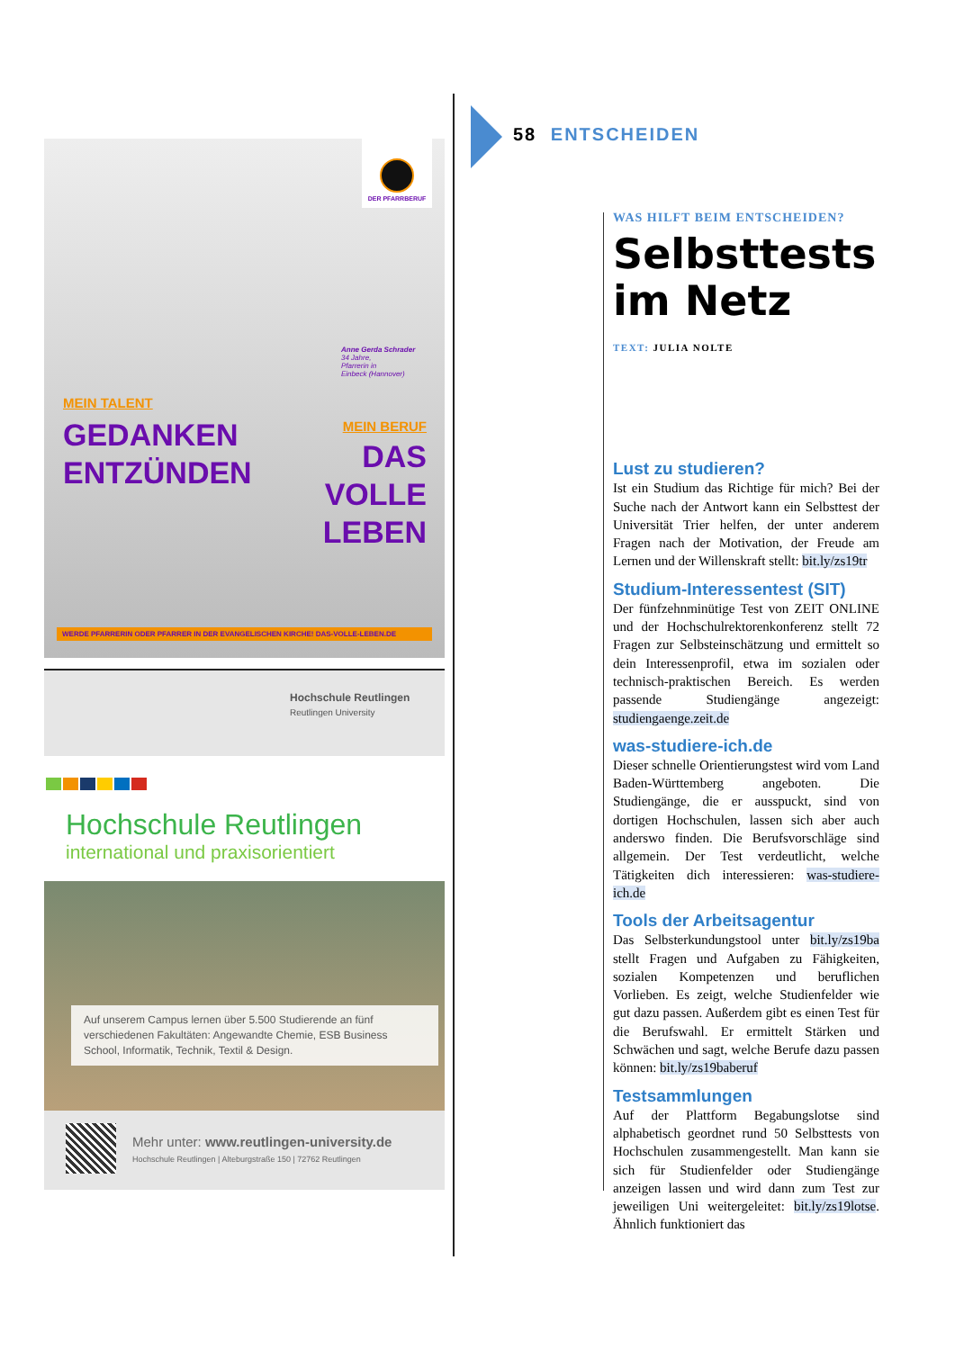DER PFARRBERUF
Anne Gerda Schrader
34 Jahre,
Pfarrerin in
Einbeck (Hannover)
MEIN TALENT
GEDANKEN
ENTZÜNDEN
MEIN BERUF
DAS
VOLLE
LEBEN
WERDE PFARRERIN ODER PFARRER IN DER EVANGELISCHEN KIRCHE! DAS-VOLLE-LEBEN.DE
Hochschule Reutlingen
Reutlingen University
Hochschule Reutlingen
international und praxisorientiert
Auf unserem Campus lernen über 5.500 Studierende an fünf verschiedenen Fakultäten: Angewandte Chemie, ESB Business School, Informatik, Technik, Textil & Design.
Mehr unter: www.reutlingen-university.de
Hochschule Reutlingen | Alteburgstraße 150 | 72762 Reutlingen
58 ENTSCHEIDEN
WAS HILFT BEIM ENTSCHEIDEN?
Selbsttests im Netz
TEXT: JULIA NOLTE
Lust zu studieren?
Ist ein Studium das Richtige für mich? Bei der Suche nach der Antwort kann ein Selbsttest der Universität Trier helfen, der unter anderem Fragen nach der Motivation, der Freude am Lernen und der Willenskraft stellt: bit.ly/zs19tr
Studium-Interessentest (SIT)
Der fünfzehnminütige Test von ZEIT ONLINE und der Hochschulrektorenkonferenz stellt 72 Fragen zur Selbsteinschätzung und ermittelt so dein Interessenprofil, etwa im sozialen oder technisch-praktischen Bereich. Es werden passende Studiengänge angezeigt: studiengaenge.zeit.de
was-studiere-ich.de
Dieser schnelle Orientierungstest wird vom Land Baden-Württemberg angeboten. Die Studiengänge, die er ausspuckt, sind von dortigen Hochschulen, lassen sich aber auch anderswo finden. Die Berufsvorschläge sind allgemein. Der Test verdeutlicht, welche Tätigkeiten dich interessieren: was-studiere-ich.de
Tools der Arbeitsagentur
Das Selbsterkundungstool unter bit.ly/zs19ba stellt Fragen und Aufgaben zu Fähigkeiten, sozialen Kompetenzen und beruflichen Vorlieben. Es zeigt, welche Studienfelder wie gut dazu passen. Außerdem gibt es einen Test für die Berufswahl. Er ermittelt Stärken und Schwächen und sagt, welche Berufe dazu passen können: bit.ly/zs19baberuf
Testsammlungen
Auf der Plattform Begabungslotse sind alphabetisch geordnet rund 50 Selbsttests von Hochschulen zusammengestellt. Man kann sie sich für Studienfelder oder Studiengänge anzeigen lassen und wird dann zum Test zur jeweiligen Uni weitergeleitet: bit.ly/zs19lotse. Ähnlich funktioniert das